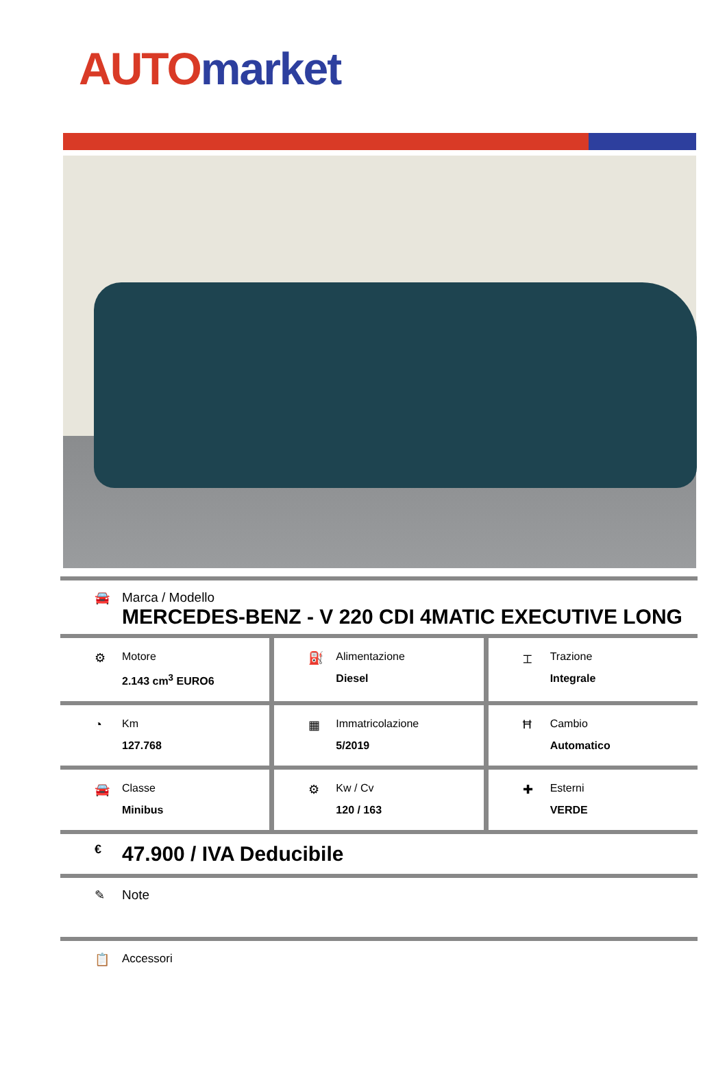AUTO market
🚘 Marca / Modello
MERCEDES-BENZ - V 220 CDI 4MATIC EXECUTIVE LONG
⚙ Motore
2.143 cm<sup>3</sup> EURO6
⛽ Alimentazione
Diesel
⌶ Trazione
Integrale
◔ Km
127.768
▦ Immatricolazione
5/2019
Ħ Cambio
Automatico
🚘 Classe
Minibus
⚙ Kw / Cv
120 / 163
✚ Esterni
VERDE
€
47.900 / IVA Deducibile
✎ Note
📋 Accessori